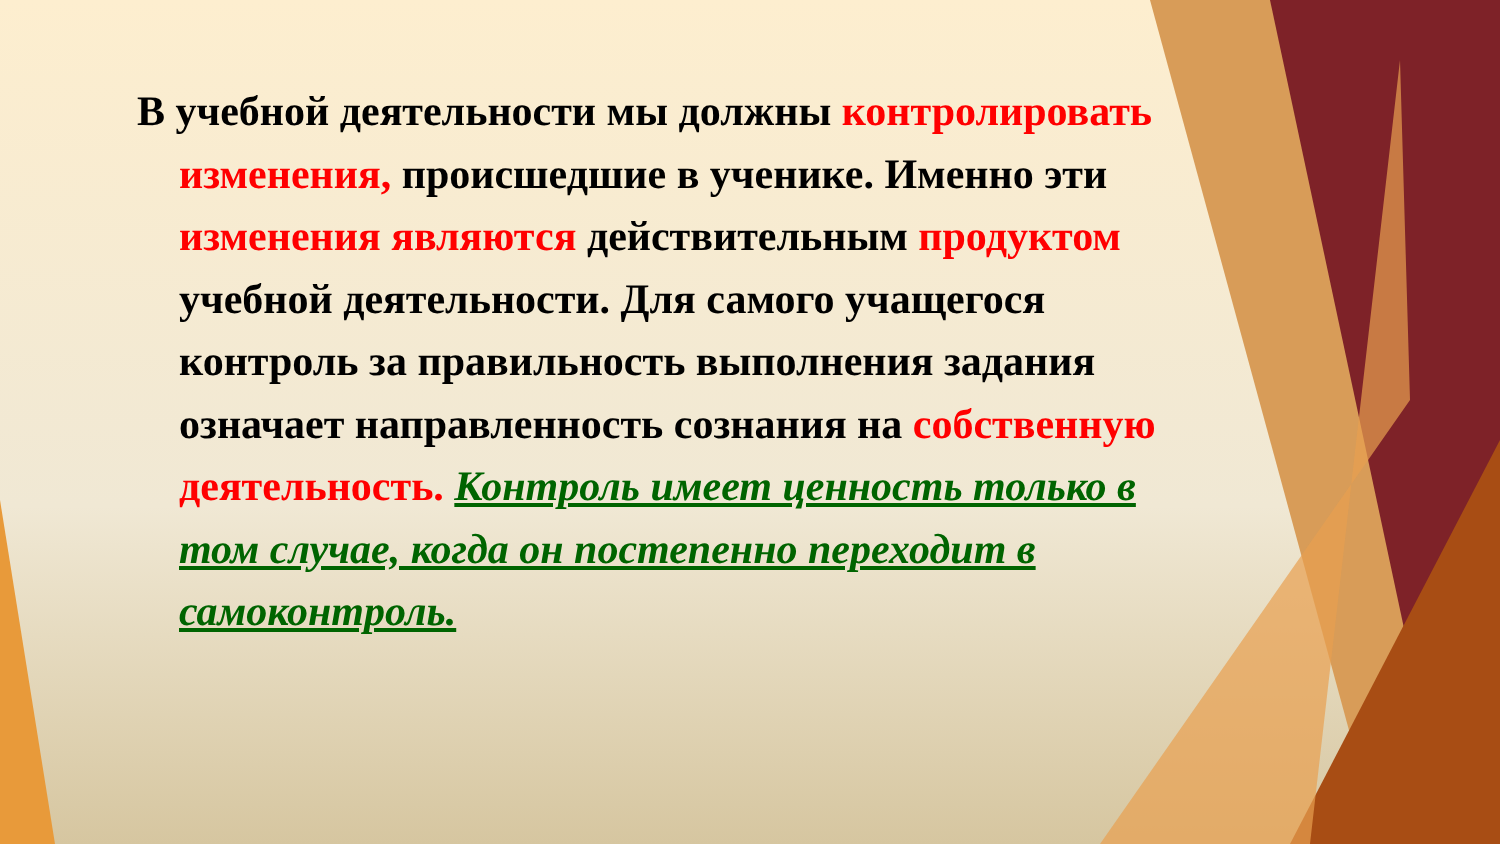В учебной деятельности мы должны контролировать изменения, происшедшие в ученике. Именно эти изменения являются действительным продуктом учебной деятельности. Для самого учащегося контроль за правильность выполнения задания означает направленность сознания на собственную деятельность. Контроль имеет ценность только в том случае, когда он постепенно переходит в самоконтроль.